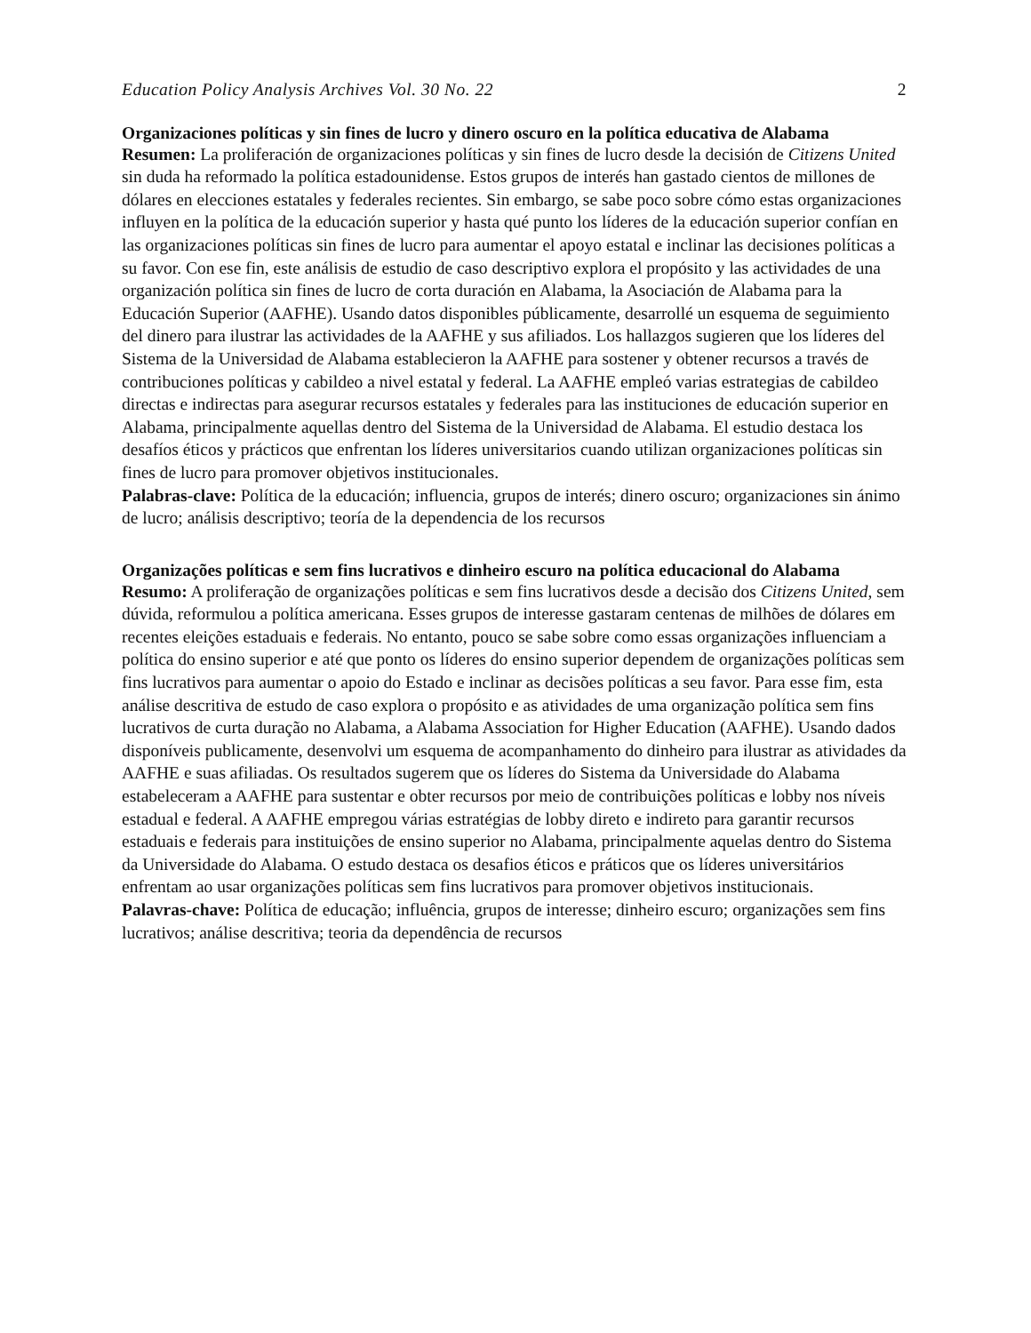Education Policy Analysis Archives Vol. 30 No. 22 2
Organizaciones políticas y sin fines de lucro y dinero oscuro en la política educativa de Alabama
Resumen: La proliferación de organizaciones políticas y sin fines de lucro desde la decisión de Citizens United sin duda ha reformado la política estadounidense. Estos grupos de interés han gastado cientos de millones de dólares en elecciones estatales y federales recientes. Sin embargo, se sabe poco sobre cómo estas organizaciones influyen en la política de la educación superior y hasta qué punto los líderes de la educación superior confían en las organizaciones políticas sin fines de lucro para aumentar el apoyo estatal e inclinar las decisiones políticas a su favor. Con ese fin, este análisis de estudio de caso descriptivo explora el propósito y las actividades de una organización política sin fines de lucro de corta duración en Alabama, la Asociación de Alabama para la Educación Superior (AAFHE). Usando datos disponibles públicamente, desarrollé un esquema de seguimiento del dinero para ilustrar las actividades de la AAFHE y sus afiliados. Los hallazgos sugieren que los líderes del Sistema de la Universidad de Alabama establecieron la AAFHE para sostener y obtener recursos a través de contribuciones políticas y cabildeo a nivel estatal y federal. La AAFHE empleó varias estrategias de cabildeo directas e indirectas para asegurar recursos estatales y federales para las instituciones de educación superior en Alabama, principalmente aquellas dentro del Sistema de la Universidad de Alabama. El estudio destaca los desafíos éticos y prácticos que enfrentan los líderes universitarios cuando utilizan organizaciones políticas sin fines de lucro para promover objetivos institucionales.
Palabras-clave: Política de la educación; influencia, grupos de interés; dinero oscuro; organizaciones sin ánimo de lucro; análisis descriptivo; teoría de la dependencia de los recursos
Organizações políticas e sem fins lucrativos e dinheiro escuro na política educacional do Alabama
Resumo: A proliferação de organizações políticas e sem fins lucrativos desde a decisão dos Citizens United, sem dúvida, reformulou a política americana. Esses grupos de interesse gastaram centenas de milhões de dólares em recentes eleições estaduais e federais. No entanto, pouco se sabe sobre como essas organizações influenciam a política do ensino superior e até que ponto os líderes do ensino superior dependem de organizações políticas sem fins lucrativos para aumentar o apoio do Estado e inclinar as decisões políticas a seu favor. Para esse fim, esta análise descritiva de estudo de caso explora o propósito e as atividades de uma organização política sem fins lucrativos de curta duração no Alabama, a Alabama Association for Higher Education (AAFHE). Usando dados disponíveis publicamente, desenvolvi um esquema de acompanhamento do dinheiro para ilustrar as atividades da AAFHE e suas afiliadas. Os resultados sugerem que os líderes do Sistema da Universidade do Alabama estabeleceram a AAFHE para sustentar e obter recursos por meio de contribuições políticas e lobby nos níveis estadual e federal. A AAFHE empregou várias estratégias de lobby direto e indireto para garantir recursos estaduais e federais para instituições de ensino superior no Alabama, principalmente aquelas dentro do Sistema da Universidade do Alabama. O estudo destaca os desafios éticos e práticos que os líderes universitários enfrentam ao usar organizações políticas sem fins lucrativos para promover objetivos institucionais.
Palavras-chave: Política de educação; influência, grupos de interesse; dinheiro escuro; organizações sem fins lucrativos; análise descritiva; teoria da dependência de recursos